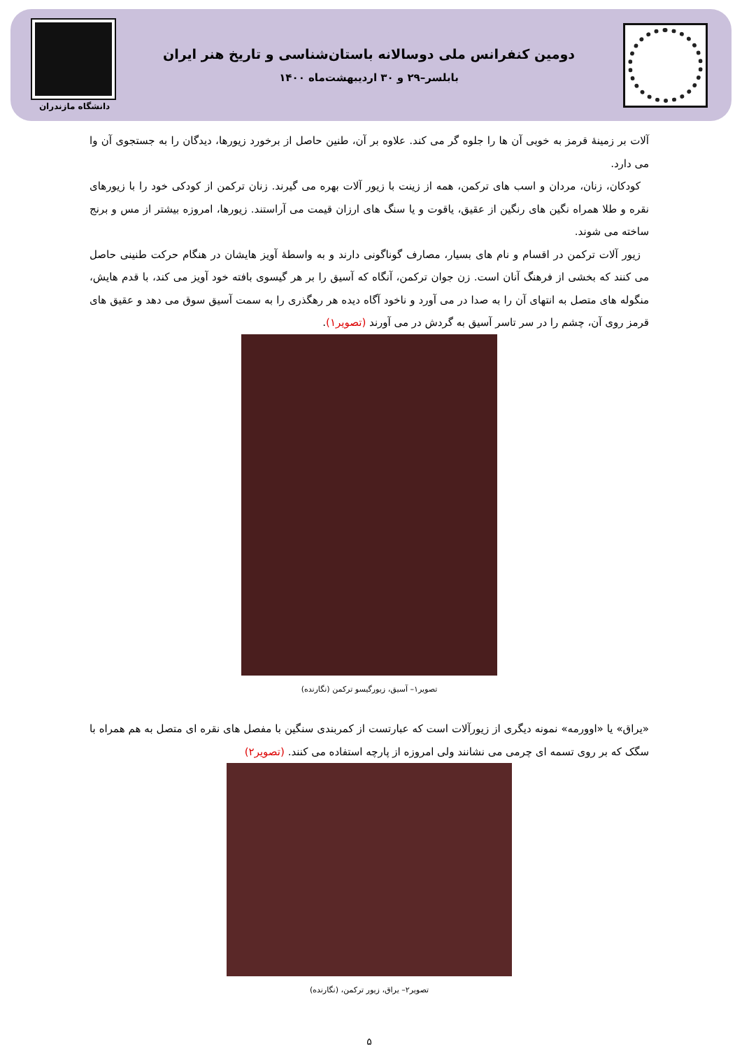دومین کنفرانس ملی دوسالانه باستان‌شناسی و تاریخ هنر ایران
بابلسر–۲۹ و ۳۰ اردیبهشت‌ماه ۱۴۰۰
دانشگاه مازندران
آلات بر زمینهٔ قرمز به خوبی آن ها را جلوه گر می کند. علاوه بر آن، طنین حاصل از برخورد زیورها، دیدگان را به جستجوی آن وا می دارد.
کودکان، زنان، مردان و اسب های ترکمن، همه از زینت با زیور آلات بهره می گیرند. زنان ترکمن از کودکی خود را با زیورهای نقره و طلا همراه نگین های رنگین از عقیق، یاقوت و یا سنگ های ارزان قیمت می آراستند. زیورها، امروزه بیشتر از مس و برنج ساخته می شوند.
زیور آلات ترکمن در اقسام و نام های بسیار، مصارف گوناگونی دارند و به واسطهٔ آویز هایشان در هنگام حرکت طنینی حاصل می کنند که بخشی از فرهنگ آنان است. زن جوان ترکمن، آنگاه که آسیق را بر هر گیسوی بافته خود آویز می کند، با قدم هایش، منگوله های متصل به انتهای آن را به صدا در می آورد و ناخود آگاه دیده هر رهگذری را به سمت آسیق سوق می دهد و عقیق های قرمز روی آن، چشم را در سر تاسر آسیق به گردش در می آورند (تصویر۱).
تصویر۱– آسیق، زیورگیسو ترکمن (نگارنده)
«یراق» یا «اوورمه» نمونه دیگری از زیورآلات است که عبارتست از کمربندی سنگین با مفصل های نقره ای متصل به هم همراه با سگک که بر روی تسمه ای چرمی می نشانند ولی امروزه از پارچه استفاده می کنند. (تصویر۲)
تصویر۲– یراق، زیور ترکمن، (نگارنده)
۵